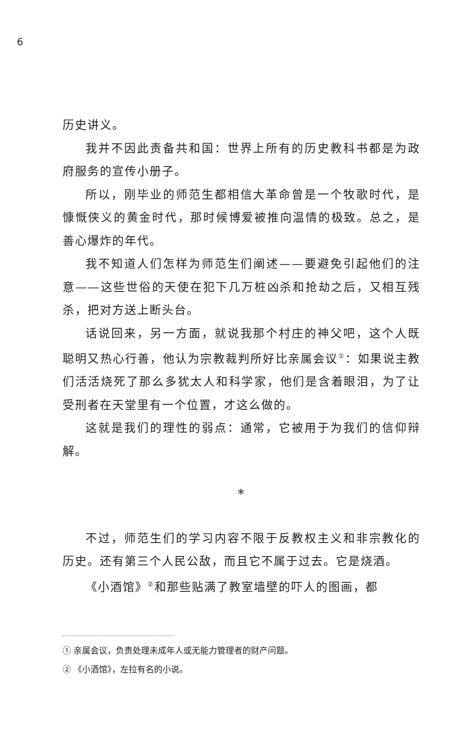6
历史讲义。
我并不因此责备共和国：世界上所有的历史教科书都是为政府服务的宣传小册子。
所以，刚毕业的师范生都相信大革命曾是一个牧歌时代，是慷慨侠义的黄金时代，那时候博爱被推向温情的极致。总之，是善心爆炸的年代。
我不知道人们怎样为师范生们阐述——要避免引起他们的注意——这些世俗的天使在犯下几万桩凶杀和抢劫之后，又相互残杀，把对方送上断头台。
话说回来，另一方面，就说我那个村庄的神父吧，这个人既聪明又热心行善，他认为宗教裁判所好比亲属会议<sup>①</sup>：如果说主教们活活烧死了那么多犹太人和科学家，他们是含着眼泪，为了让受刑者在天堂里有一个位置，才这么做的。
这就是我们的理性的弱点：通常，它被用于为我们的信仰辩解。
*
不过，师范生们的学习内容不限于反教权主义和非宗教化的历史。还有第三个人民公敌，而且它不属于过去。它是烧酒。
《小酒馆》<sup>②</sup>和那些贴满了教室墙壁的吓人的图画，都
① 亲属会议，负责处理未成年人或无能力管理者的财产问题。
② 《小酒馆》，左拉有名的小说。